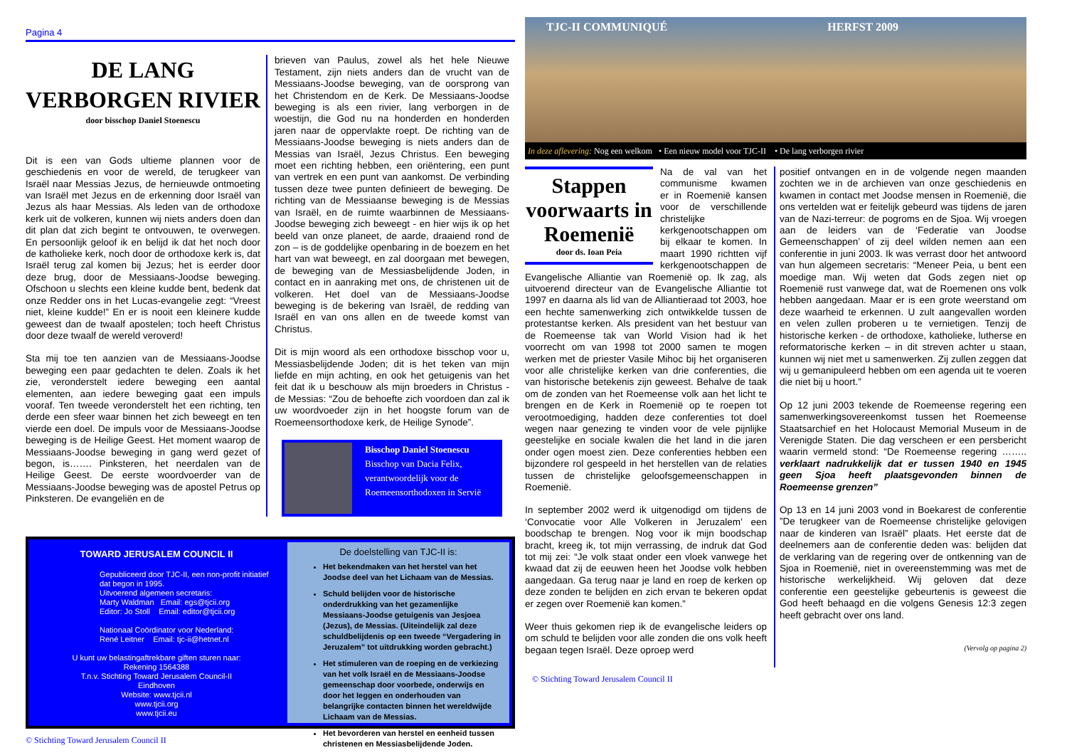Pagina 4
DE LANG VERBORGEN RIVIER
door bisschop Daniel Stoenescu
Dit is een van Gods ultieme plannen voor de geschiedenis en voor de wereld, de terugkeer van Israël naar Messias Jezus, de hernieuwde ontmoeting van Israël met Jezus en de erkenning door Israël van Jezus als haar Messias. Als leden van de orthodoxe kerk uit de volkeren, kunnen wij niets anders doen dan dit plan dat zich begint te ontvouwen, te overwegen. En persoonlijk geloof ik en belijd ik dat het noch door de katholieke kerk, noch door de orthodoxe kerk is, dat Israël terug zal komen bij Jezus; het is eerder door deze brug, door de Messiaans-Joodse beweging. Ofschoon u slechts een kleine kudde bent, bedenk dat onze Redder ons in het Lucas-evangelie zegt: “Vreest niet, kleine kudde!” En er is nooit een kleinere kudde geweest dan de twaalf apostelen; toch heeft Christus door deze twaalf de wereld veroverd!
Sta mij toe ten aanzien van de Messiaans-Joodse beweging een paar gedachten te delen. Zoals ik het zie, veronderstelt iedere beweging een aantal elementen, aan iedere beweging gaat een impuls vooraf. Ten tweede veronderstelt het een richting, ten derde een sfeer waar binnen het zich beweegt en ten vierde een doel. De impuls voor de Messiaans-Joodse beweging is de Heilige Geest. Het moment waarop de Messiaans-Joodse beweging in gang werd gezet of begon, is……. Pinksteren, het neerdalen van de Heilige Geest. De eerste woordvoerder van de Messiaans-Joodse beweging was de apostel Petrus op Pinksteren. De evangeliën en de
brieven van Paulus, zowel als het hele Nieuwe Testament, zijn niets anders dan de vrucht van de Messiaans-Joodse beweging, van de oorsprong van het Christendom en de Kerk. De Messiaans-Joodse beweging is als een rivier, lang verborgen in de woestijn, die God nu na honderden en honderden jaren naar de oppervlakte roept. De richting van de Messiaans-Joodse beweging is niets anders dan de Messias van Israël, Jezus Christus. Een beweging moet een richting hebben, een oriëntering, een punt van vertrek en een punt van aankomst. De verbinding tussen deze twee punten definieert de beweging. De richting van de Messiaanse beweging is de Messias van Israël, en de ruimte waarbinnen de Messiaans-Joodse beweging zich beweegt - en hier wijs ik op het beeld van onze planeet, de aarde, draaiend rond de zon – is de goddelijke openbaring in de boezem en het hart van wat beweegt, en zal doorgaan met bewegen, de beweging van de Messiasbelijdende Joden, in contact en in aanraking met ons, de christenen uit de volkeren. Het doel van de Messiaans-Joodse beweging is de bekering van Israël, de redding van Israël en van ons allen en de tweede komst van Christus.
Dit is mijn woord als een orthodoxe bisschop voor u, Messiasbelijdende Joden; dit is het teken van mijn liefde en mijn achting, en ook het getuigenis van het feit dat ik u beschouw als mijn broeders in Christus - de Messias: “Zou de behoefte zich voordoen dan zal ik uw woordvoeder zijn in het hoogste forum van de Roemeensorthodoxe kerk, de Heilige Synode”.
Bisschop Daniel Stoenescu
Bisschop van Dacia Felix,
verantwoordelijk voor de
Roemeensorthodoxen in Servië
TOWARD JERUSALEM COUNCIL II
Gepubliceerd door TJC-II, een non-profit initiatief dat begon in 1995.
Uitvoerend algemeen secretaris:
Marty Waldman Email: egs@tjcii.org
Editor: Jo Stoll Email: editor@tjcii.org
Nationaal Coördinator voor Nederland:
René Leitner Email: tjc-ii@hetnet.nl
U kunt uw belastingaftrekbare giften sturen naar:
Rekening 1564388
T.n.v. Stichting Toward Jerusalem Council-II
Eindhoven
Website: www.tjcii.nl
www.tjcii.org
www.tjcii.eu
De doelstelling van TJC-II is:
Het bekendmaken van het herstel van het Joodse deel van het Lichaam van de Messias.
Schuld belijden voor de historische onderdrukking van het gezamenlijke Messiaans-Joodse getuigenis van Jesjoea (Jezus), de Messias. (Uiteindelijk zal deze schuldbelijdenis op een tweede “Vergadering in Jeruzalem” tot uitdrukking worden gebracht.)
Het stimuleren van de roeping en de verkiezing van het volk Israël en de Messiaans-Joodse gemeenschap door voorbede, onderwijs en door het leggen en onderhouden van belangrijke contacten binnen het wereldwijde Lichaam van de Messias.
Het bevorderen van herstel en eenheid tussen christenen en Messiasbelijdende Joden.
© Stichting Toward Jerusalem Council II
TJC-II COMMUNIQUÉ HERFST 2009
In deze aflevering: Nog een welkom • Een nieuw model voor TJC-II • De lang verborgen rivier
Stappen voorwaarts in Roemenië
door ds. Ioan Peia
Na de val van het communisme kwamen er in Roemenië kansen voor de verschillende christelijke kerkgenootschappen om bij elkaar te komen. In maart 1990 richtten vijf kerkgenootschappen de Evangelische Alliantie van Roemenië op. Ik zag, als uitvoerend directeur van de Evangelische Alliantie tot 1997 en daarna als lid van de Alliantieraad tot 2003, hoe een hechte samenwerking zich ontwikkelde tussen de protestantse kerken. Als president van het bestuur van de Roemeense tak van World Vision had ik het voorrecht om van 1998 tot 2000 samen te mogen werken met de priester Vasile Mihoc bij het organiseren voor alle christelijke kerken van drie conferenties, die van historische betekenis zijn geweest. Behalve de taak om de zonden van het Roemeense volk aan het licht te brengen en de Kerk in Roemenië op te roepen tot verootmoediging, hadden deze conferenties tot doel wegen naar genezing te vinden voor de vele pijnlijke geestelijke en sociale kwalen die het land in die jaren onder ogen moest zien. Deze conferenties hebben een bijzondere rol gespeeld in het herstellen van de relaties tussen de christelijke geloofsgemeenschappen in Roemenië.
In september 2002 werd ik uitgenodigd om tijdens de ‘Convocatie voor Alle Volkeren in Jeruzalem’ een boodschap te brengen. Nog voor ik mijn boodschap bracht, kreeg ik, tot mijn verrassing, de indruk dat God tot mij zei: “Je volk staat onder een vloek vanwege het kwaad dat zij de eeuwen heen het Joodse volk hebben aangedaan. Ga terug naar je land en roep de kerken op deze zonden te belijden en zich ervan te bekeren opdat er zegen over Roemenië kan komen.”
Weer thuis gekomen riep ik de evangelische leiders op om schuld te belijden voor alle zonden die ons volk heeft begaan tegen Israël. Deze oproep werd
positief ontvangen en in de volgende negen maanden zochten we in de archieven van onze geschiedenis en kwamen in contact met Joodse mensen in Roemenië, die ons vertelden wat er feitelijk gebeurd was tijdens de jaren van de Nazi-terreur: de pogroms en de Sjoa. Wij vroegen aan de leiders van de ‘Federatie van Joodse Gemeenschappen’ of zij deel wilden nemen aan een conferentie in juni 2003. Ik was verrast door het antwoord van hun algemeen secretaris: “Meneer Peia, u bent een moedige man. Wij weten dat Gods zegen niet op Roemenië rust vanwege dat, wat de Roemenen ons volk hebben aangedaan. Maar er is een grote weerstand om deze waarheid te erkennen. U zult aangevallen worden en velen zullen proberen u te vernietigen. Tenzij de historische kerken - de orthodoxe, katholieke, lutherse en reformatorische kerken – in dit streven achter u staan, kunnen wij niet met u samenwerken. Zij zullen zeggen dat wij u gemanipuleerd hebben om een agenda uit te voeren die niet bij u hoort.”
Op 12 juni 2003 tekende de Roemeense regering een samenwerkingsovereenkomst tussen het Roemeense Staatsarchief en het Holocaust Memorial Museum in de Verenigde Staten. Die dag verscheen er een persbericht waarin vermeld stond: “De Roemeense regering …….. verklaart nadrukkelijk dat er tussen 1940 en 1945 geen Sjoa heeft plaatsgevonden binnen de Roemeense grenzen”
Op 13 en 14 juni 2003 vond in Boekarest de conferentie ”De terugkeer van de Roemeense christelijke gelovigen naar de kinderen van Israël” plaats. Het eerste dat de deelnemers aan de conferentie deden was: belijden dat de verklaring van de regering over de ontkenning van de Sjoa in Roemenië, niet in overeenstemming was met de historische werkelijkheid. Wij geloven dat deze conferentie een geestelijke gebeurtenis is geweest die God heeft behaagd en die volgens Genesis 12:3 zegen heeft gebracht over ons land.
(Vervolg op pagina 2)
© Stichting Toward Jerusalem Council II